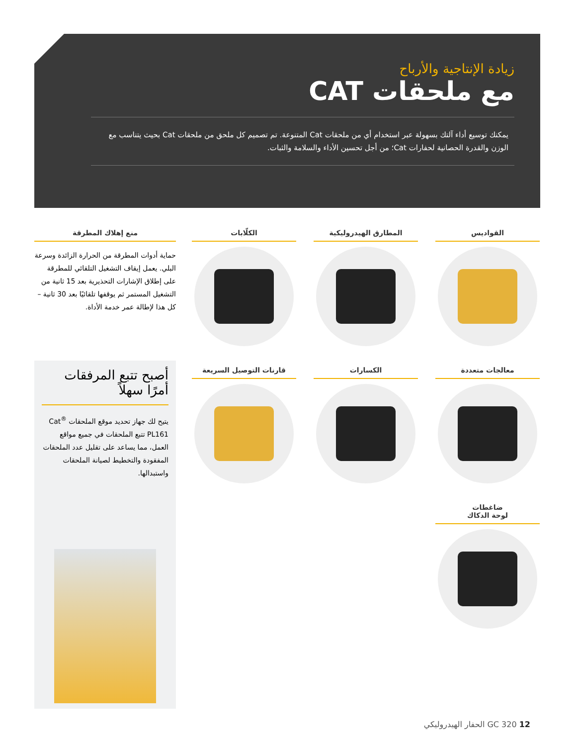زيادة الإنتاجية والأرباح
مع ملحقات CAT
يمكنك توسيع أداء آلتك بسهولة عبر استخدام أي من ملحقات Cat المتنوعة. تم تصميم كل ملحق من ملحقات Cat بحيث يتناسب مع الوزن والقدرة الحصانية لحفارات Cat؛ من أجل تحسين الأداء والسلامة والثبات.
القواديس
المطارق الهيدروليكية
الكلّابات
معالجات متعددة
الكسارات
قارنات التوصيل السريعة
ضاغطات
لوحة الدكاك
منع إهلاك المطرقة
حماية أدوات المطرقة من الحرارة الزائدة وسرعة البلي. يعمل إيقاف التشغيل التلقائي للمطرقة على إطلاق الإشارات التحذيرية بعد 15 ثانية من التشغيل المستمر ثم يوقفها تلقائيًا بعد 30 ثانية – كل هذا لإطالة عمر خدمة الأداة.
أصبح تتبع المرفقات أمرًا سهلاً
يتيح لك جهاز تحديد موقع الملحقات Cat<sup>®</sup> PL161 تتبع الملحقات في جميع مواقع العمل، مما يساعد على تقليل عدد الملحقات المفقودة والتخطيط لصيانة الملحقات واستبدالها.
12 GC 320 الحفار الهيدروليكي